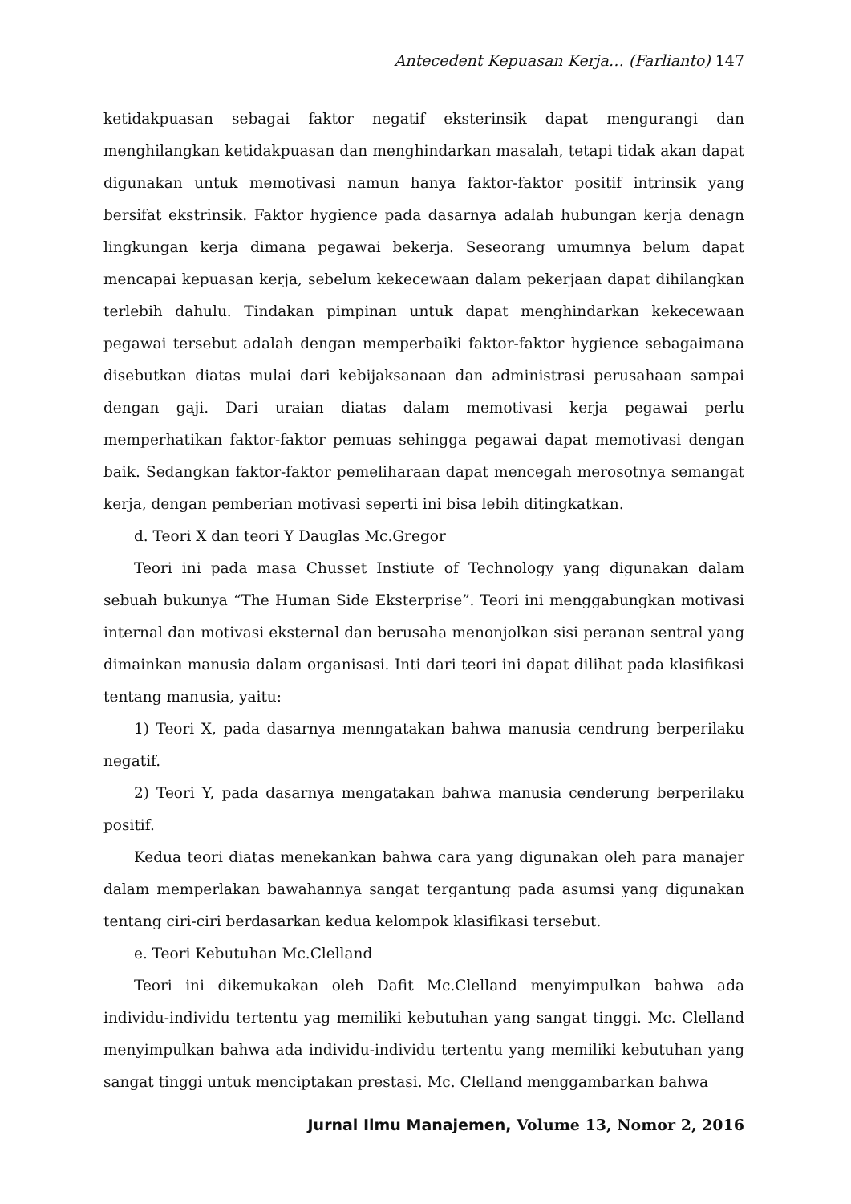Antecedent Kepuasan Kerja… (Farlianto) 147
ketidakpuasan sebagai faktor negatif eksterinsik dapat mengurangi dan menghilangkan ketidakpuasan dan menghindarkan masalah, tetapi tidak akan dapat digunakan untuk memotivasi namun hanya faktor-faktor positif intrinsik yang bersifat ekstrinsik. Faktor hygience pada dasarnya adalah hubungan kerja denagn lingkungan kerja dimana pegawai bekerja. Seseorang umumnya belum dapat mencapai kepuasan kerja, sebelum kekecewaan dalam pekerjaan dapat dihilangkan terlebih dahulu. Tindakan pimpinan untuk dapat menghindarkan kekecewaan pegawai tersebut adalah dengan memperbaiki faktor-faktor hygience sebagaimana disebutkan diatas mulai dari kebijaksanaan dan administrasi perusahaan sampai dengan gaji. Dari uraian diatas dalam memotivasi kerja pegawai perlu memperhatikan faktor-faktor pemuas sehingga pegawai dapat memotivasi dengan baik. Sedangkan faktor-faktor pemeliharaan dapat mencegah merosotnya semangat kerja, dengan pemberian motivasi seperti ini bisa lebih ditingkatkan.
d. Teori X dan teori Y Dauglas Mc.Gregor
Teori ini pada masa Chusset Instiute of Technology yang digunakan dalam sebuah bukunya “The Human Side Eksterprise”. Teori ini menggabungkan motivasi internal dan motivasi eksternal dan berusaha menonjolkan sisi peranan sentral yang dimainkan manusia dalam organisasi. Inti dari teori ini dapat dilihat pada klasifikasi tentang manusia, yaitu:
1) Teori X, pada dasarnya menngatakan bahwa manusia cendrung berperilaku negatif.
2) Teori Y, pada dasarnya mengatakan bahwa manusia cenderung berperilaku positif.
Kedua teori diatas menekankan bahwa cara yang digunakan oleh para manajer dalam memperlakan bawahannya sangat tergantung pada asumsi yang digunakan tentang ciri-ciri berdasarkan kedua kelompok klasifikasi tersebut.
e. Teori Kebutuhan Mc.Clelland
Teori ini dikemukakan oleh Dafit Mc.Clelland menyimpulkan bahwa ada individu-individu tertentu yag memiliki kebutuhan yang sangat tinggi. Mc. Clelland menyimpulkan bahwa ada individu-individu tertentu yang memiliki kebutuhan yang sangat tinggi untuk menciptakan prestasi. Mc. Clelland menggambarkan bahwa
Jurnal Ilmu Manajemen, Volume 13, Nomor 2, 2016